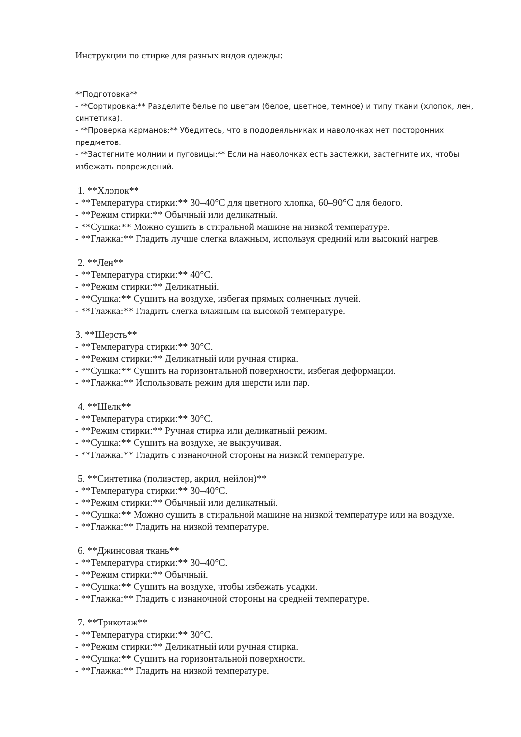Инструкции по стирке для разных видов одежды:
**Подготовка**
- **Сортировка:** Разделите белье по цветам (белое, цветное, темное) и типу ткани (хлопок, лен, синтетика).
- **Проверка карманов:** Убедитесь, что в пододеяльниках и наволочках нет посторонних предметов.
- **Застегните молнии и пуговицы:** Если на наволочках есть застежки, застегните их, чтобы избежать повреждений.
1. **Хлопок**
- **Температура стирки:** 30–40°C для цветного хлопка, 60–90°C для белого.
- **Режим стирки:** Обычный или деликатный.
- **Сушка:** Можно сушить в стиральной машине на низкой температуре.
- **Глажка:** Гладить лучше слегка влажным, используя средний или высокий нагрев.
2. **Лен**
- **Температура стирки:** 40°C.
- **Режим стирки:** Деликатный.
- **Сушка:** Сушить на воздухе, избегая прямых солнечных лучей.
- **Глажка:** Гладить слегка влажным на высокой температуре.
3. **Шерсть**
- **Температура стирки:** 30°C.
- **Режим стирки:** Деликатный или ручная стирка.
- **Сушка:** Сушить на горизонтальной поверхности, избегая деформации.
- **Глажка:** Использовать режим для шерсти или пар.
4. **Шелк**
- **Температура стирки:** 30°C.
- **Режим стирки:** Ручная стирка или деликатный режим.
- **Сушка:** Сушить на воздухе, не выкручивая.
- **Глажка:** Гладить с изнаночной стороны на низкой температуре.
5. **Синтетика (полиэстер, акрил, нейлон)**
- **Температура стирки:** 30–40°C.
- **Режим стирки:** Обычный или деликатный.
- **Сушка:** Можно сушить в стиральной машине на низкой температуре или на воздухе.
- **Глажка:** Гладить на низкой температуре.
6. **Джинсовая ткань**
- **Температура стирки:** 30–40°C.
- **Режим стирки:** Обычный.
- **Сушка:** Сушить на воздухе, чтобы избежать усадки.
- **Глажка:** Гладить с изнаночной стороны на средней температуре.
7. **Трикотаж**
- **Температура стирки:** 30°C.
- **Режим стирки:** Деликатный или ручная стирка.
- **Сушка:** Сушить на горизонтальной поверхности.
- **Глажка:** Гладить на низкой температуре.